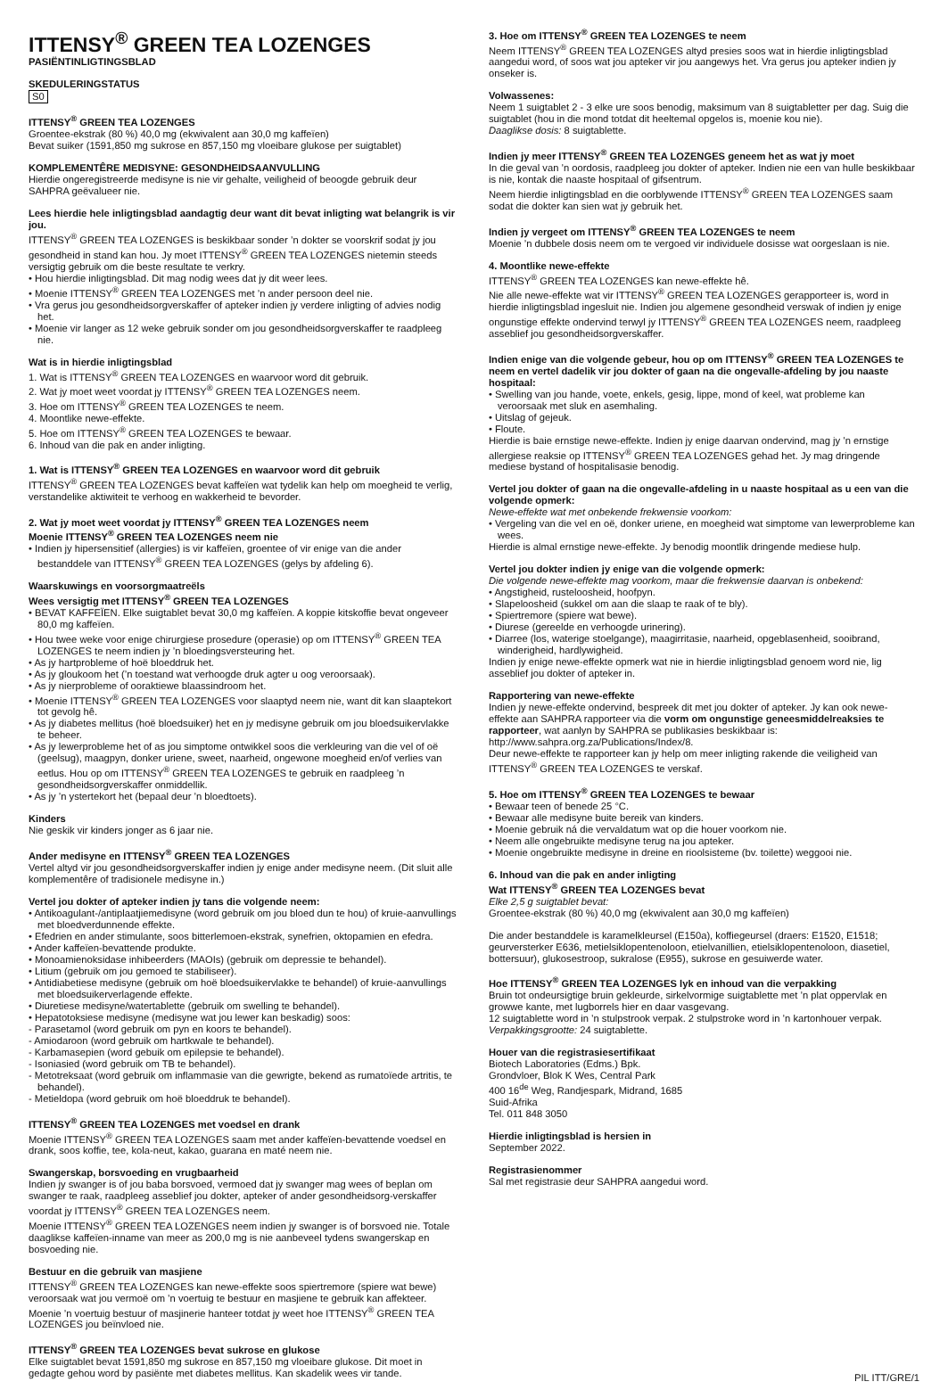ITTENSY<sup>®</sup> GREEN TEA LOZENGES
PASIËNTINLIGTINGSBLAD
SKEDULERINGSTATUS
S0
ITTENSY<sup>®</sup> GREEN TEA LOZENGES
Groentee-ekstrak (80 %) 40,0 mg (ekwivalent aan 30,0 mg kaffeïen)
Bevat suiker (1591,850 mg sukrose en 857,150 mg vloeibare glukose per suigtablet)
KOMPLEMENTÊRE MEDISYNE: GESONDHEIDSAANVULLING
Hierdie ongeregistreerde medisyne is nie vir gehalte, veiligheid of beoogde gebruik deur SAHPRA geëvalueer nie.
Lees hierdie hele inligtingsblad aandagtig deur want dit bevat inligting wat belangrik is vir jou.
ITTENSY<sup>®</sup> GREEN TEA LOZENGES is beskikbaar sonder ’n dokter se voorskrif sodat jy jou gesondheid in stand kan hou. Jy moet ITTENSY<sup>®</sup> GREEN TEA LOZENGES nietemin steeds versigtig gebruik om die beste resultate te verkry.
• Hou hierdie inligtingsblad. Dit mag nodig wees dat jy dit weer lees.
• Moenie ITTENSY<sup>®</sup> GREEN TEA LOZENGES met ’n ander persoon deel nie.
• Vra gerus jou gesondheidsorgverskaffer of apteker indien jy verdere inligting of advies nodig het.
• Moenie vir langer as 12 weke gebruik sonder om jou gesondheidsorgverskaffer te raadpleeg nie.
Wat is in hierdie inligtingsblad
1. Wat is ITTENSY<sup>®</sup> GREEN TEA LOZENGES en waarvoor word dit gebruik.
2. Wat jy moet weet voordat jy ITTENSY<sup>®</sup> GREEN TEA LOZENGES neem.
3. Hoe om ITTENSY<sup>®</sup> GREEN TEA LOZENGES te neem.
4. Moontlike newe-effekte.
5. Hoe om ITTENSY<sup>®</sup> GREEN TEA LOZENGES te bewaar.
6. Inhoud van die pak en ander inligting.
1. Wat is ITTENSY<sup>®</sup> GREEN TEA LOZENGES en waarvoor word dit gebruik
ITTENSY<sup>®</sup> GREEN TEA LOZENGES bevat kaffeïen wat tydelik kan help om moegheid te verlig, verstandelike aktiwiteit te verhoog en wakkerheid te bevorder.
2. Wat jy moet weet voordat jy ITTENSY<sup>®</sup> GREEN TEA LOZENGES neem
Moenie ITTENSY<sup>®</sup> GREEN TEA LOZENGES neem nie
• Indien jy hipersensitief (allergies) is vir kaffeïen, groentee of vir enige van die ander bestanddele van ITTENSY<sup>®</sup> GREEN TEA LOZENGES (gelys by afdeling 6).
Waarskuwings en voorsorgmaatreëls
Wees versigtig met ITTENSY<sup>®</sup> GREEN TEA LOZENGES
• BEVAT KAFFEÏEN. Elke suigtablet bevat 30,0 mg kaffeïen. A koppie kitskoffie bevat ongeveer 80,0 mg kaffeïen.
• Hou twee weke voor enige chirurgiese prosedure (operasie) op om ITTENSY<sup>®</sup> GREEN TEA LOZENGES te neem indien jy ’n bloedingsversteuring het.
• As jy hartprobleme of hoë bloeddruk het.
• As jy gloukoom het (’n toestand wat verhoogde druk agter u oog veroorsaak).
• As jy nierprobleme of ooraktiewe blaassindroom het.
• Moenie ITTENSY<sup>®</sup> GREEN TEA LOZENGES voor slaaptyd neem nie, want dit kan slaaptekort tot gevolg hê.
• As jy diabetes mellitus (hoë bloedsuiker) het en jy medisyne gebruik om jou bloedsuikervlakke te beheer.
• As jy lewerprobleme het of as jou simptome ontwikkel soos die verkleuring van die vel of oë (geelsug), maagpyn, donker uriene, sweet, naarheid, ongewone moegheid en/of verlies van eetlus. Hou op om ITTENSY<sup>®</sup> GREEN TEA LOZENGES te gebruik en raadpleeg ’n gesondheidsorgverskaffer onmiddellik.
• As jy ’n ystertekort het (bepaal deur ’n bloedtoets).
Kinders
Nie geskik vir kinders jonger as 6 jaar nie.
Ander medisyne en ITTENSY<sup>®</sup> GREEN TEA LOZENGES
Vertel altyd vir jou gesondheidsorgverskaffer indien jy enige ander medisyne neem. (Dit sluit alle komplementêre of tradisionele medisyne in.)
Vertel jou dokter of apteker indien jy tans die volgende neem:
• Antikoagulant-/antiplaatjiemedisyne (word gebruik om jou bloed dun te hou) of kruie-aanvullings met bloedverdunnende effekte.
• Efedrien en ander stimulante, soos bitterlemoen-ekstrak, synefrien, oktopamien en efedra.
• Ander kaffeïen-bevattende produkte.
• Monoamienoksidase inhibeerders (MAOIs) (gebruik om depressie te behandel).
• Litium (gebruik om jou gemoed te stabiliseer).
• Antidiabetiese medisyne (gebruik om hoë bloedsuikervlakke te behandel) of kruie-aanvullings met bloedsuikerverlagende effekte.
• Diuretiese medisyne/watertablette (gebruik om swelling te behandel).
• Hepatotoksiese medisyne (medisyne wat jou lewer kan beskadig) soos:
- Parasetamol (word gebruik om pyn en koors te behandel).
- Amiodaroon (word gebruik om hartkwale te behandel).
- Karbamasepien (word gebuik om epilepsie te behandel).
- Isoniasied (word gebruik om TB te behandel).
- Metotreksaat (word gebruik om inflammasie van die gewrigte, bekend as rumatoïede artritis, te behandel).
- Metieldopa (word gebruik om hoë bloeddruk te behandel).
ITTENSY<sup>®</sup> GREEN TEA LOZENGES met voedsel en drank
Moenie ITTENSY<sup>®</sup> GREEN TEA LOZENGES saam met ander kaffeïen-bevattende voedsel en drank, soos koffie, tee, kola-neut, kakao, guarana en maté neem nie.
Swangerskap, borsvoeding en vrugbaarheid
Indien jy swanger is of jou baba borsvoed, vermoed dat jy swanger mag wees of beplan om swanger te raak, raadpleeg asseblief jou dokter, apteker of ander gesondheidsorg-verskaffer voordat jy ITTENSY<sup>®</sup> GREEN TEA LOZENGES neem.
Moenie ITTENSY<sup>®</sup> GREEN TEA LOZENGES neem indien jy swanger is of borsvoed nie. Totale daaglikse kaffeïen-inname van meer as 200,0 mg is nie aanbeveel tydens swangerskap en bosvoeding nie.
Bestuur en die gebruik van masjiene
ITTENSY<sup>®</sup> GREEN TEA LOZENGES kan newe-effekte soos spiertremore (spiere wat bewe) veroorsaak wat jou vermoë om ’n voertuig te bestuur en masjiene te gebruik kan affekteer. Moenie ’n voertuig bestuur of masjinerie hanteer totdat jy weet hoe ITTENSY<sup>®</sup> GREEN TEA LOZENGES jou beïnvloed nie.
ITTENSY<sup>®</sup> GREEN TEA LOZENGES bevat sukrose en glukose
Elke suigtablet bevat 1591,850 mg sukrose en 857,150 mg vloeibare glukose. Dit moet in gedagte gehou word by pasiënte met diabetes mellitus. Kan skadelik wees vir tande.
3. Hoe om ITTENSY<sup>®</sup> GREEN TEA LOZENGES te neem
Neem ITTENSY<sup>®</sup> GREEN TEA LOZENGES altyd presies soos wat in hierdie inligtingsblad aangedui word, of soos wat jou apteker vir jou aangewys het. Vra gerus jou apteker indien jy onseker is.
Volwassenes:
Neem 1 suigtablet 2 - 3 elke ure soos benodig, maksimum van 8 suigtabletter per dag. Suig die suigtablet (hou in die mond totdat dit heeltemal opgelos is, moenie kou nie).
Daaglikse dosis: 8 suigtablette.
Indien jy meer ITTENSY<sup>®</sup> GREEN TEA LOZENGES geneem het as wat jy moet
In die geval van ’n oordosis, raadpleeg jou dokter of apteker. Indien nie een van hulle beskikbaar is nie, kontak die naaste hospitaal of gifsentrum.
Neem hierdie inligtingsblad en die oorblywende ITTENSY<sup>®</sup> GREEN TEA LOZENGES saam sodat die dokter kan sien wat jy gebruik het.
Indien jy vergeet om ITTENSY<sup>®</sup> GREEN TEA LOZENGES te neem
Moenie ’n dubbele dosis neem om te vergoed vir individuele dosisse wat oorgeslaan is nie.
4. Moontlike newe-effekte
ITTENSY<sup>®</sup> GREEN TEA LOZENGES kan newe-effekte hê.
Nie alle newe-effekte wat vir ITTENSY<sup>®</sup> GREEN TEA LOZENGES gerapporteer is, word in hierdie inligtingsblad ingesluit nie. Indien jou algemene gesondheid verswak of indien jy enige ongunstige effekte ondervind terwyl jy ITTENSY<sup>®</sup> GREEN TEA LOZENGES neem, raadpleeg asseblief jou gesondheidsorgverskaffer.
Indien enige van die volgende gebeur, hou op om ITTENSY<sup>®</sup> GREEN TEA LOZENGES te neem en vertel dadelik vir jou dokter of gaan na die ongevalle-afdeling by jou naaste hospitaal:
• Swelling van jou hande, voete, enkels, gesig, lippe, mond of keel, wat probleme kan veroorsaak met sluk en asemhaling.
• Uitslag of gejeuk.
• Floute.
Hierdie is baie ernstige newe-effekte. Indien jy enige daarvan ondervind, mag jy ’n ernstige allergiese reaksie op ITTENSY<sup>®</sup> GREEN TEA LOZENGES gehad het. Jy mag dringende mediese bystand of hospitalisasie benodig.
Vertel jou dokter of gaan na die ongevalle-afdeling in u naaste hospitaal as u een van die volgende opmerk:
Newe-effekte wat met onbekende frekwensie voorkom:
• Vergeling van die vel en oë, donker uriene, en moegheid wat simptome van lewerprobleme kan wees.
Hierdie is almal ernstige newe-effekte. Jy benodig moontlik dringende mediese hulp.
Vertel jou dokter indien jy enige van die volgende opmerk:
Die volgende newe-effekte mag voorkom, maar die frekwensie daarvan is onbekend:
• Angstigheid, rusteloosheid, hoofpyn.
• Slapeloosheid (sukkel om aan die slaap te raak of te bly).
• Spiertremore (spiere wat bewe).
• Diurese (gereelde en verhoogde urinering).
• Diarree (los, waterige stoelgange), maagirritasie, naarheid, opgeblasenheid, sooibrand, winderigheid, hardlywigheid.
Indien jy enige newe-effekte opmerk wat nie in hierdie inligtingsblad genoem word nie, lig asseblief jou dokter of apteker in.
Rapportering van newe-effekte
Indien jy newe-effekte ondervind, bespreek dit met jou dokter of apteker. Jy kan ook newe-effekte aan SAHPRA rapporteer via die vorm om ongunstige geneesmiddelreaksies te rapporteer, wat aanlyn by SAHPRA se publikasies beskikbaar is: http://www.sahpra.org.za/Publications/Index/8.
Deur newe-effekte te rapporteer kan jy help om meer inligting rakende die veiligheid van ITTENSY<sup>®</sup> GREEN TEA LOZENGES te verskaf.
5. Hoe om ITTENSY<sup>®</sup> GREEN TEA LOZENGES te bewaar
• Bewaar teen of benede 25 °C.
• Bewaar alle medisyne buite bereik van kinders.
• Moenie gebruik ná die vervaldatum wat op die houer voorkom nie.
• Neem alle ongebruikte medisyne terug na jou apteker.
• Moenie ongebruikte medisyne in dreine en rioolsisteme (bv. toilette) weggooi nie.
6. Inhoud van die pak en ander inligting
Wat ITTENSY<sup>®</sup> GREEN TEA LOZENGES bevat
Elke 2,5 g suigtablet bevat:
Groentee-ekstrak (80 %) 40,0 mg (ekwivalent aan 30,0 mg kaffeïen)
Die ander bestanddele is karamelkleursel (E150a), koffiegeursel (draers: E1520, E1518; geurversterker E636, metielsiklopentenoloon, etielvanillien, etielsiklopentenoloon, diasetiel, bottersuur), glukosestroop, sukralose (E955), sukrose en gesuiwerde water.
Hoe ITTENSY<sup>®</sup> GREEN TEA LOZENGES lyk en inhoud van die verpakking
Bruin tot ondeursigtige bruin gekleurde, sirkelvormige suigtablette met ’n plat oppervlak en growwe kante, met lugborrels hier en daar vasgevang.
12 suigtablette word in ’n stulpstrook verpak. 2 stulpstroke word in ’n kartonhouer verpak.
Verpakkingsgrootte: 24 suigtablette.
Houer van die registrasiesertifikaat
Biotech Laboratories (Edms.) Bpk.
Grondvloer, Blok K Wes, Central Park
400 16<sup>de</sup> Weg, Randjespark, Midrand, 1685
Suid-Afrika
Tel. 011 848 3050
Hierdie inligtingsblad is hersien in
September 2022.
Registrasienommer
Sal met registrasie deur SAHPRA aangedui word.
PIL ITT/GRE/1